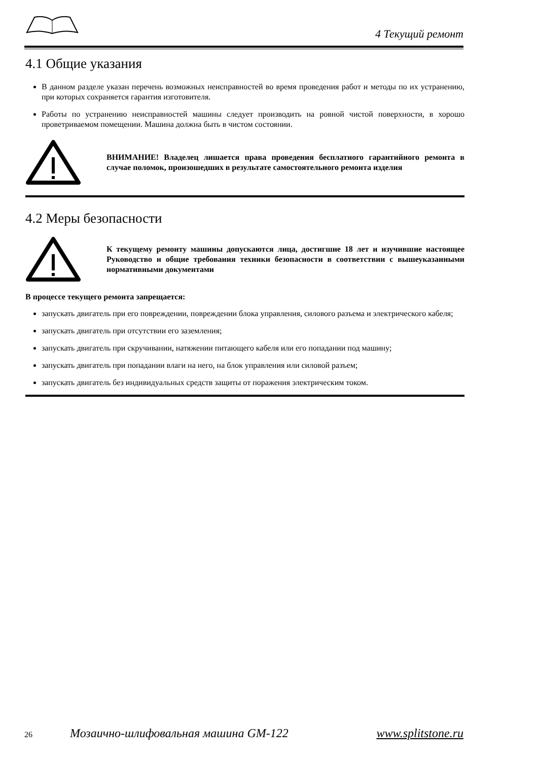4 Текущий ремонт
4.1 Общие указания
В данном разделе указан перечень возможных неисправностей во время проведения работ и методы по их устранению, при которых сохраняется гарантия изготовителя.
Работы по устранению неисправностей машины следует производить на ровной чистой поверхности, в хорошо проветриваемом помещении. Машина должна быть в чистом состоянии.
ВНИМАНИЕ! Владелец лишается права проведения бесплатного гарантийного ремонта в случае поломок, произошедших в результате самостоятельного ремонта изделия
4.2 Меры безопасности
К текущему ремонту машины допускаются лица, достигшие 18 лет и изучившие настоящее Руководство и общие требования техники безопасности в соответствии с вышеуказанными нормативными документами
В процессе текущего ремонта запрещается:
запускать двигатель при его повреждении, повреждении блока управления, силового разъема и электрического кабеля;
запускать двигатель при отсутствии его заземления;
запускать двигатель при скручивании, натяжении питающего кабеля или его попадании под машину;
запускать двигатель при попадании влаги на него, на блок управления или силовой разъем;
запускать двигатель без индивидуальных средств защиты от поражения электрическим током.
26 Мозаично-шлифовальная машина GM-122 www.splitstone.ru